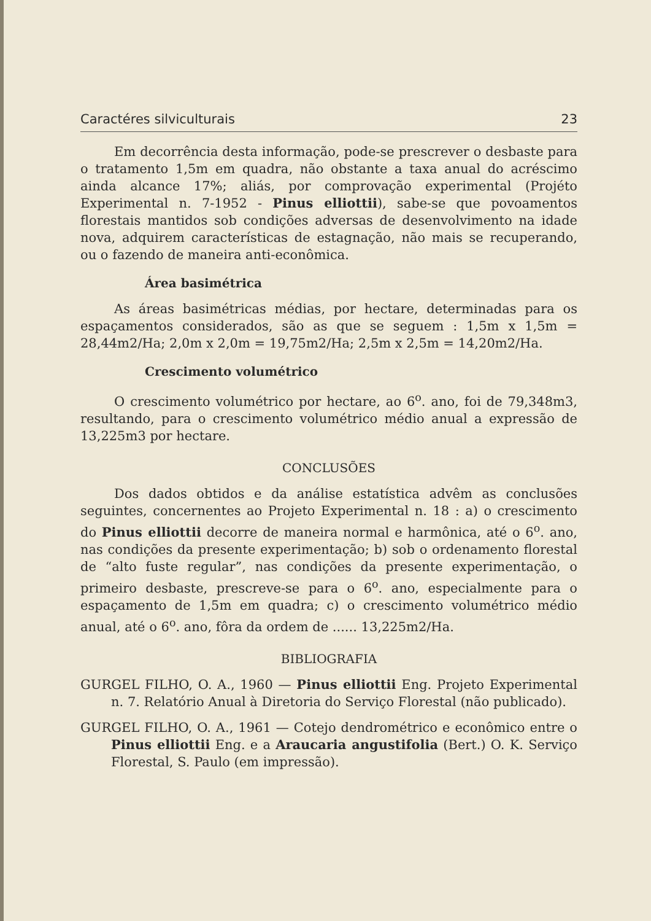Caractéres silviculturais 23
Em decorrência desta informação, pode-se prescrever o desbaste para o tratamento 1,5m em quadra, não obstante a taxa anual do acréscimo ainda alcance 17%; aliás, por comprovação experimental (Projéto Experimental n. 7-1952 - Pinus elliottii), sabe-se que povoamentos florestais mantidos sob condições adversas de desenvolvimento na idade nova, adquirem características de estagnação, não mais se recuperando, ou o fazendo de maneira anti-econômica.
Área basimétrica
As áreas basimétricas médias, por hectare, determinadas para os espaçamentos considerados, são as que se seguem : 1,5m x 1,5m = 28,44m2/Ha; 2,0m x 2,0m = 19,75m2/Ha; 2,5m x 2,5m = 14,20m2/Ha.
Crescimento volumétrico
O crescimento volumétrico por hectare, ao 6<sup>o</sup>. ano, foi de 79,348m3, resultando, para o crescimento volumétrico médio anual a expressão de 13,225m3 por hectare.
CONCLUSÕES
Dos dados obtidos e da análise estatística advêm as conclusões seguintes, concernentes ao Projeto Experimental n. 18 : a) o crescimento do Pinus elliottii decorre de maneira normal e harmônica, até o 6<sup>o</sup>. ano, nas condições da presente experimentação; b) sob o ordenamento florestal de “alto fuste regular”, nas condições da presente experimentação, o primeiro desbaste, prescreve-se para o 6<sup>o</sup>. ano, especialmente para o espaçamento de 1,5m em quadra; c) o crescimento volumétrico médio anual, até o 6<sup>o</sup>. ano, fôra da ordem de ...... 13,225m2/Ha.
BIBLIOGRAFIA
GURGEL FILHO, O. A., 1960 — Pinus elliottii Eng. Projeto Experimental n. 7. Relatório Anual à Diretoria do Serviço Florestal (não publicado).
GURGEL FILHO, O. A., 1961 — Cotejo dendrométrico e econômico entre o Pinus elliottii Eng. e a Araucaria angustifolia (Bert.) O. K. Serviço Florestal, S. Paulo (em impressão).